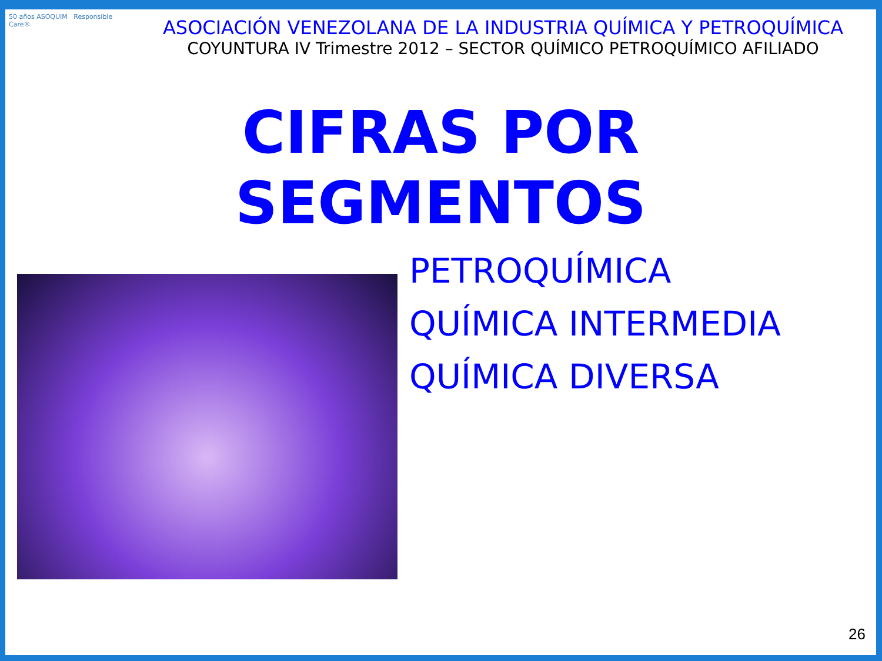50 años ASOQUIM Responsible Care®
ASOCIACIÓN VENEZOLANA DE LA INDUSTRIA QUÍMICA Y PETROQUÍMICA
COYUNTURA IV Trimestre 2012 – SECTOR QUÍMICO PETROQUÍMICO AFILIADO
CIFRAS POR
SEGMENTOS
PETROQUÍMICA
QUÍMICA INTERMEDIA
QUÍMICA DIVERSA
26